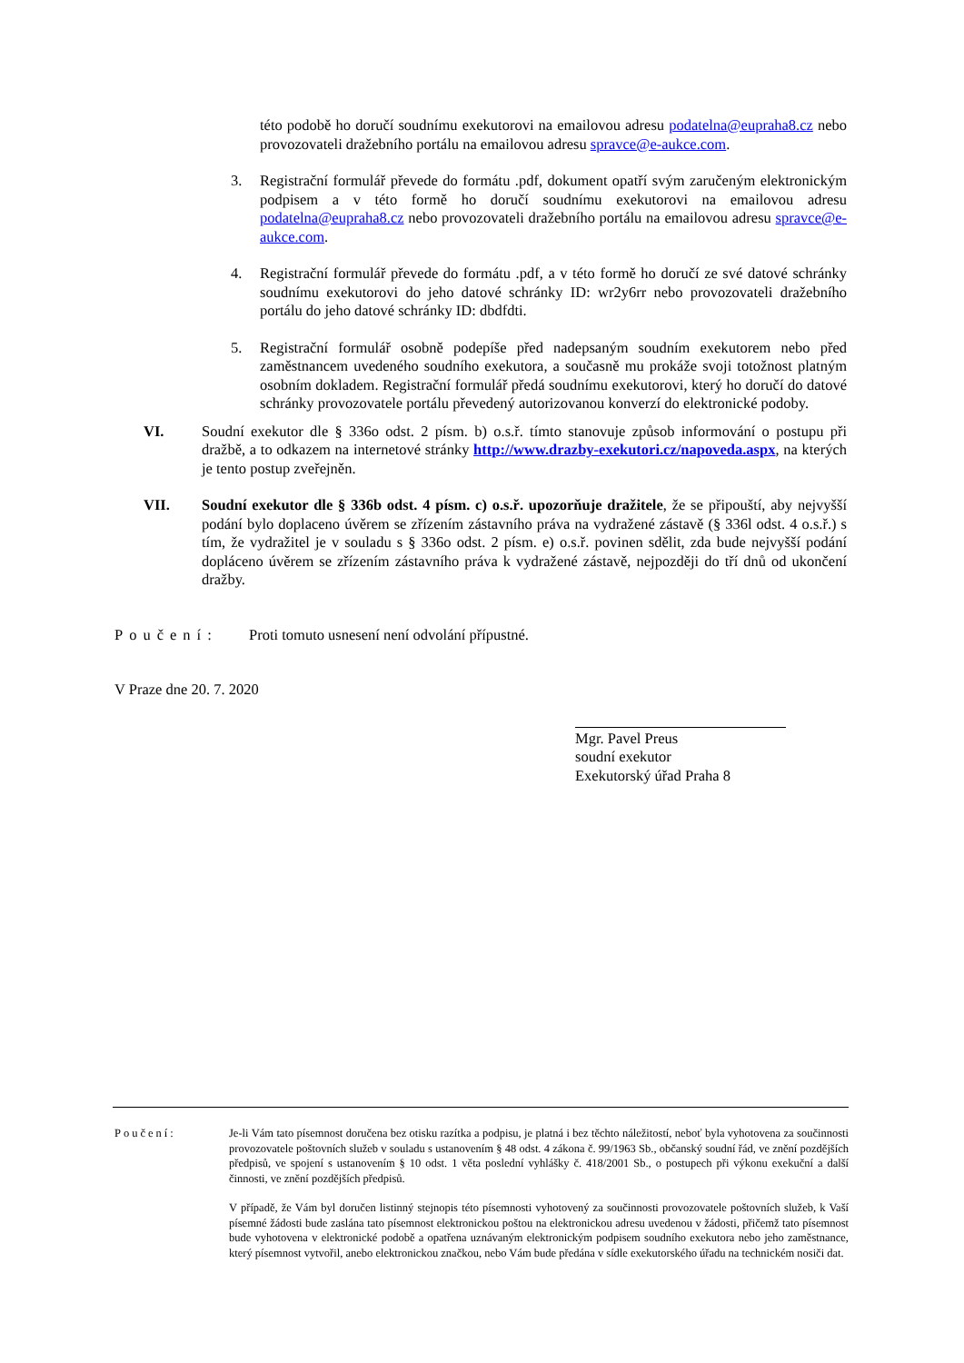této podobě ho doručí soudnímu exekutorovi na emailovou adresu podatelna@eupraha8.cz nebo provozovateli dražebního portálu na emailovou adresu spravce@e-aukce.com.
3. Registrační formulář převede do formátu .pdf, dokument opatří svým zaručeným elektronickým podpisem a v této formě ho doručí soudnímu exekutorovi na emailovou adresu podatelna@eupraha8.cz nebo provozovateli dražebního portálu na emailovou adresu spravce@e-aukce.com.
4. Registrační formulář převede do formátu .pdf, a v této formě ho doručí ze své datové schránky soudnímu exekutorovi do jeho datové schránky ID: wr2y6rr nebo provozovateli dražebního portálu do jeho datové schránky ID: dbdfdti.
5. Registrační formulář osobně podepíše před nadepsaným soudním exekutorem nebo před zaměstnancem uvedeného soudního exekutora, a současně mu prokáže svoji totožnost platným osobním dokladem. Registrační formulář předá soudnímu exekutorovi, který ho doručí do datové schránky provozovatele portálu převedený autorizovanou konverzí do elektronické podoby.
VI. Soudní exekutor dle § 336o odst. 2 písm. b) o.s.ř. tímto stanovuje způsob informování o postupu při dražbě, a to odkazem na internetové stránky http://www.drazby-exekutori.cz/napoveda.aspx, na kterých je tento postup zveřejněn.
VII. Soudní exekutor dle § 336b odst. 4 písm. c) o.s.ř. upozorňuje dražitele, že se připouští, aby nejvyšší podání bylo doplaceno úvěrem se zřízením zástavního práva na vydražené zástavě (§ 336l odst. 4 o.s.ř.) s tím, že vydražitel je v souladu s § 336o odst. 2 písm. e) o.s.ř. povinen sdělit, zda bude nejvyšší podání dopláceno úvěrem se zřízením zástavního práva k vydražené zástavě, nejpozději do tří dnů od ukončení dražby.
Poučení: Proti tomuto usnesení není odvolání přípustné.
V Praze dne 20. 7. 2020
Mgr. Pavel Preus
soudní exekutor
Exekutorský úřad Praha 8
Poučení: Je-li Vám tato písemnost doručena bez otisku razítka a podpisu, je platná i bez těchto náležitostí, neboť byla vyhotovena za součinnosti provozovatele poštovních služeb v souladu s ustanovením § 48 odst. 4 zákona č. 99/1963 Sb., občanský soudní řád, ve znění pozdějších předpisů, ve spojení s ustanovením § 10 odst. 1 věta poslední vyhlášky č. 418/2001 Sb., o postupech při výkonu exekuční a další činnosti, ve znění pozdějších předpisů.
V případě, že Vám byl doručen listinný stejnopis této písemnosti vyhotovený za součinnosti provozovatele poštovních služeb, k Vaší písemné žádosti bude zaslána tato písemnost elektronickou poštou na elektronickou adresu uvedenou v žádosti, přičemž tato písemnost bude vyhotovena v elektronické podobě a opatřena uznávaným elektronickým podpisem soudního exekutora nebo jeho zaměstnance, který písemnost vytvořil, anebo elektronickou značkou, nebo Vám bude předána v sídle exekutorského úřadu na technickém nosiči dat.